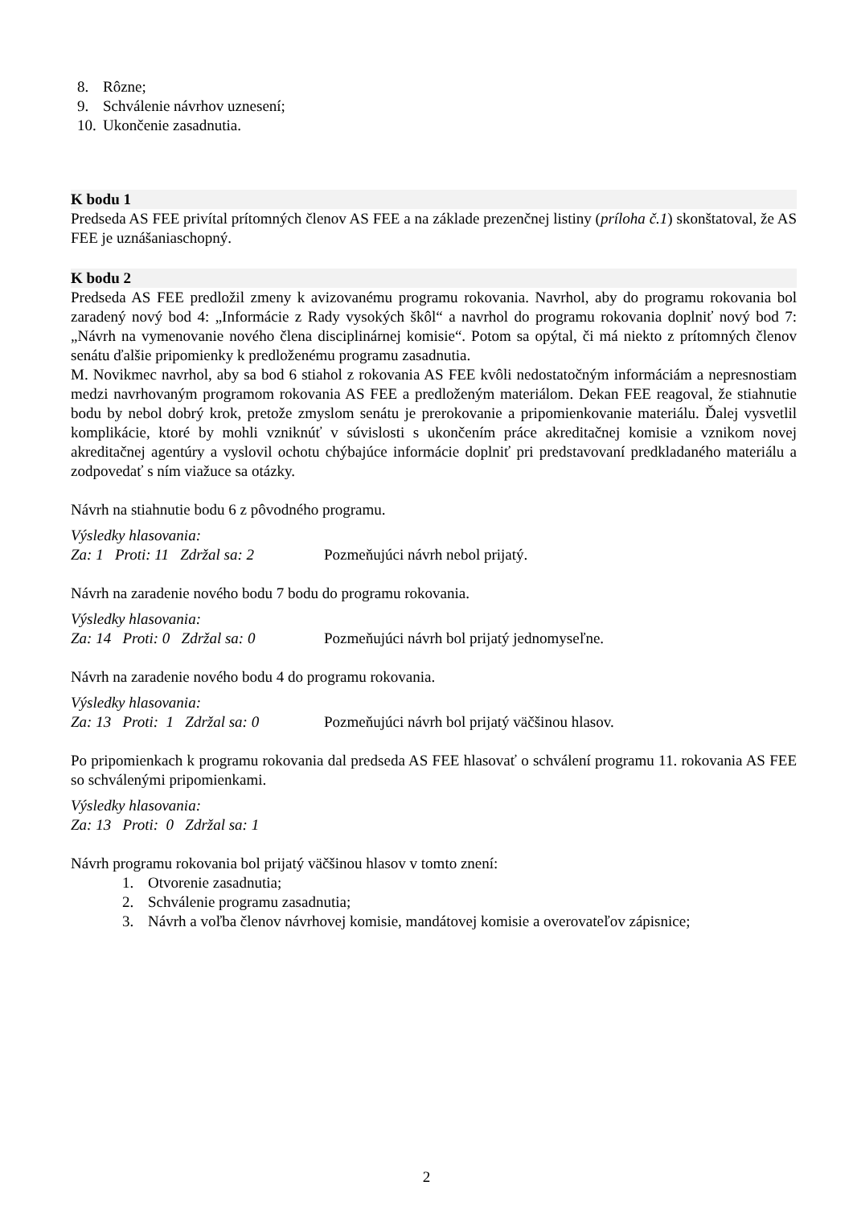8. Rôzne;
9. Schválenie návrhov uznesení;
10. Ukončenie zasadnutia.
K bodu 1
Predseda AS FEE privítal prítomných členov AS FEE a na základe prezenčnej listiny (príloha č.1) skonštatoval, že AS FEE je uznášaniaschopný.
K bodu 2
Predseda AS FEE predložil zmeny k avizovanému programu rokovania. Navrhol, aby do programu rokovania bol zaradený nový bod 4: „Informácie z Rady vysokých škôl“ a navrhol do programu rokovania doplniť nový bod 7: „Návrh na vymenovanie nového člena disciplinárnej komisie“. Potom sa opýtal, či má niekto z prítomných členov senátu ďalšie pripomienky k predloženému programu zasadnutia.
M. Novikmec navrhol, aby sa bod 6 stiahol z rokovania AS FEE kvôli nedostatočným informáciám a nepresnostiam medzi navrhovaným programom rokovania AS FEE a predloženým materiálom. Dekan FEE reagoval, že stiahnutie bodu by nebol dobrý krok, pretože zmyslom senátu je prerokovanie a pripomienkovanie materiálu. Ďalej vysvetlil komplikácie, ktoré by mohli vzniknúť v súvislosti s ukončením práce akreditačnej komisie a vznikom novej akreditačnej agentúry a vyslovil ochotu chýbajúce informácie doplniť pri predstavovaní predkladaného materiálu a zodpovedať s ním viažuce sa otázky.
Návrh na stiahnutie bodu 6 z pôvodného programu.
Výsledky hlasovania:
Za: 1 Proti: 11 Zdržal sa: 2 Pozmeňujúci návrh nebol prijatý.
Návrh na zaradenie nového bodu 7 bodu do programu rokovania.
Výsledky hlasovania:
Za: 14 Proti: 0 Zdržal sa: 0 Pozmeňujúci návrh bol prijatý jednomyseľne.
Návrh na zaradenie nového bodu 4 do programu rokovania.
Výsledky hlasovania:
Za: 13 Proti: 1 Zdržal sa: 0 Pozmeňujúci návrh bol prijatý väčšinou hlasov.
Po pripomienkach k programu rokovania dal predseda AS FEE hlasovať o schválení programu 11. rokovania AS FEE so schválenými pripomienkami.
Výsledky hlasovania:
Za: 13 Proti: 0 Zdržal sa: 1
Návrh programu rokovania bol prijatý väčšinou hlasov v tomto znení:
1. Otvorenie zasadnutia;
2. Schválenie programu zasadnutia;
3. Návrh a voľba členov návrhovej komisie, mandátovej komisie a overovateľov zápisnice;
2